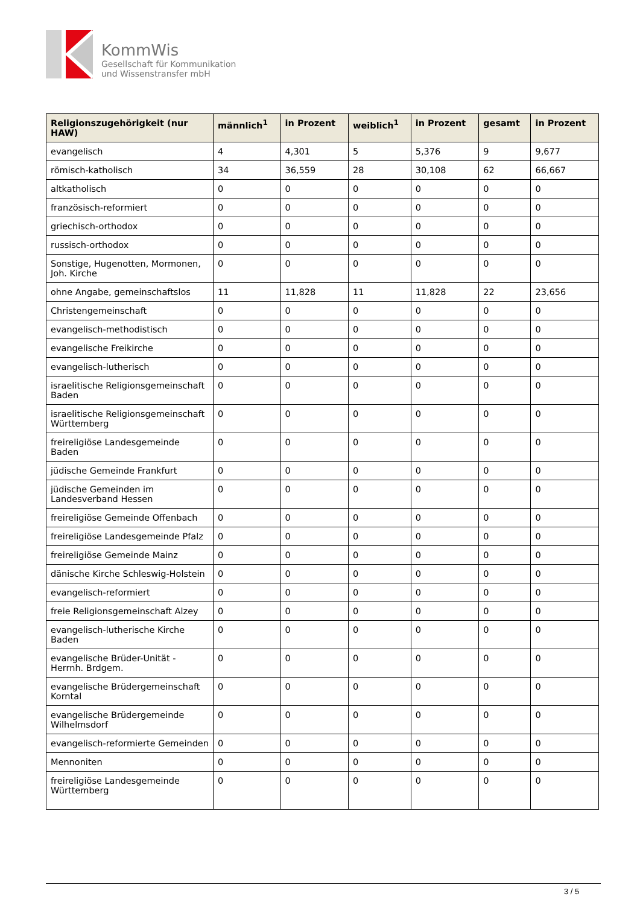KommWis
Gesellschaft für Kommunikation
und Wissenstransfer mbH
| Religionszugehörigkeit (nur HAW) | männlich<sup>1</sup> | in Prozent | weiblich<sup>1</sup> | in Prozent | gesamt | in Prozent |
| --- | --- | --- | --- | --- | --- | --- |
| evangelisch | 4 | 4,301 | 5 | 5,376 | 9 | 9,677 |
| römisch-katholisch | 34 | 36,559 | 28 | 30,108 | 62 | 66,667 |
| altkatholisch | 0 | 0 | 0 | 0 | 0 | 0 |
| französisch-reformiert | 0 | 0 | 0 | 0 | 0 | 0 |
| griechisch-orthodox | 0 | 0 | 0 | 0 | 0 | 0 |
| russisch-orthodox | 0 | 0 | 0 | 0 | 0 | 0 |
| Sonstige, Hugenotten, Mormonen, Joh. Kirche | 0 | 0 | 0 | 0 | 0 | 0 |
| ohne Angabe, gemeinschaftslos | 11 | 11,828 | 11 | 11,828 | 22 | 23,656 |
| Christengemeinschaft | 0 | 0 | 0 | 0 | 0 | 0 |
| evangelisch-methodistisch | 0 | 0 | 0 | 0 | 0 | 0 |
| evangelische Freikirche | 0 | 0 | 0 | 0 | 0 | 0 |
| evangelisch-lutherisch | 0 | 0 | 0 | 0 | 0 | 0 |
| israelitische Religionsgemeinschaft Baden | 0 | 0 | 0 | 0 | 0 | 0 |
| israelitische Religionsgemeinschaft Württemberg | 0 | 0 | 0 | 0 | 0 | 0 |
| freireligiöse Landesgemeinde Baden | 0 | 0 | 0 | 0 | 0 | 0 |
| jüdische Gemeinde Frankfurt | 0 | 0 | 0 | 0 | 0 | 0 |
| jüdische Gemeinden im Landesverband Hessen | 0 | 0 | 0 | 0 | 0 | 0 |
| freireligiöse Gemeinde Offenbach | 0 | 0 | 0 | 0 | 0 | 0 |
| freireligiöse Landesgemeinde Pfalz | 0 | 0 | 0 | 0 | 0 | 0 |
| freireligiöse Gemeinde Mainz | 0 | 0 | 0 | 0 | 0 | 0 |
| dänische Kirche Schleswig-Holstein | 0 | 0 | 0 | 0 | 0 | 0 |
| evangelisch-reformiert | 0 | 0 | 0 | 0 | 0 | 0 |
| freie Religionsgemeinschaft Alzey | 0 | 0 | 0 | 0 | 0 | 0 |
| evangelisch-lutherische Kirche Baden | 0 | 0 | 0 | 0 | 0 | 0 |
| evangelische Brüder-Unität - Herrnh. Brdgem. | 0 | 0 | 0 | 0 | 0 | 0 |
| evangelische Brüdergemeinschaft Korntal | 0 | 0 | 0 | 0 | 0 | 0 |
| evangelische Brüdergemeinde Wilhelmsdorf | 0 | 0 | 0 | 0 | 0 | 0 |
| evangelisch-reformierte Gemeinden | 0 | 0 | 0 | 0 | 0 | 0 |
| Mennoniten | 0 | 0 | 0 | 0 | 0 | 0 |
| freireligiöse Landesgemeinde Württemberg | 0 | 0 | 0 | 0 | 0 | 0 |
3 / 5